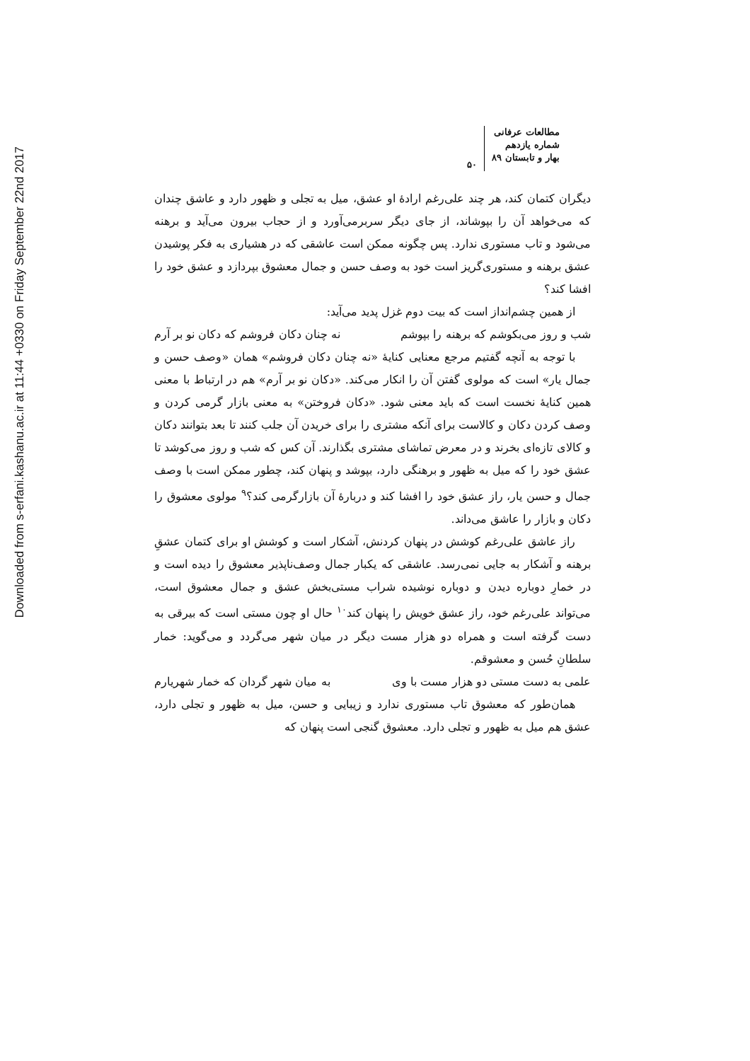Downloaded from s-erfani.kashanu.ac.ir at 11:44 +0330 on Friday September 22nd 2017
مطالعات عرفانی
شماره یازدهم
بهار و تابستان ۸۹
۵۰
دیگران کتمان کند، هر چند علی‌رغم ارادهٔ او عشق، میل به تجلی و ظهور دارد و عاشق چندان که می‌خواهد آن را بپوشاند، از جای دیگر سربرمی‌آورد و از حجاب بیرون می‌آید و برهنه می‌شود و تاب مستوری ندارد. پس چگونه ممکن است عاشقی که در هشیاری به فکر پوشیدن عشق برهنه و مستوری‌گریز است خود به وصف حسن و جمال معشوق بپردازد و عشق خود را افشا کند؟
از همین چشم‌انداز است که بیت دوم غزل پدید می‌آید:
شب و روز می‌بکوشم که برهنه را بپوشم نه چنان دکان فروشم که دکان نو بر آرم
با توجه به آنچه گفتیم مرجع معنایی کنایهٔ «نه چنان دکان فروشم» همان «وصف حسن و جمال یار» است که مولوی گفتن آن را انکار می‌کند. «دکان نو بر آرم» هم در ارتباط با معنی همین کنایهٔ نخست است که باید معنی شود. «دکان فروختن» به معنی بازار گرمی کردن و وصف کردن دکان و کالاست برای آنکه مشتری را برای خریدن آن جلب کنند تا بعد بتوانند دکان و کالای تازه‌ای بخرند و در معرض تماشای مشتری بگذارند. آن کس که شب و روز می‌کوشد تا عشق خود را که میل به ظهور و برهنگی دارد، بپوشد و پنهان کند، چطور ممکن است با وصف جمال و حسن یار، راز عشق خود را افشا کند و دربارهٔ آن بازارگرمی کند؟<sup>۹</sup> مولوی معشوق را دکان و بازار را عاشق می‌داند.
راز عاشق علی‌رغم کوشش در پنهان کردنش، آشکار است و کوشش او برای کتمان عشقِ برهنه و آشکار به جایی نمی‌رسد. عاشقی که یکبار جمال وصف‌ناپذیر معشوق را دیده است و در خمارِ دوباره دیدن و دوباره نوشیده شراب مستی‌بخش عشق و جمال معشوق است، می‌تواند علی‌رغم خود، راز عشق خویش را پنهان کند<sup>۱۰</sup> حال او چون مستی است که بیرقی به دست گرفته است و همراه دو هزار مست دیگر در میان شهر می‌گردد و می‌گوید: خمار سلطانِ حُسن و معشوقم.
علمی به دست مستی دو هزار مست با وی به میان شهر گردان که خمار شهریارم
همان‌طور که معشوق تاب مستوری ندارد و زیبایی و حسن، میل به ظهور و تجلی دارد، عشق هم میل به ظهور و تجلی دارد. معشوق گنجی است پنهان که